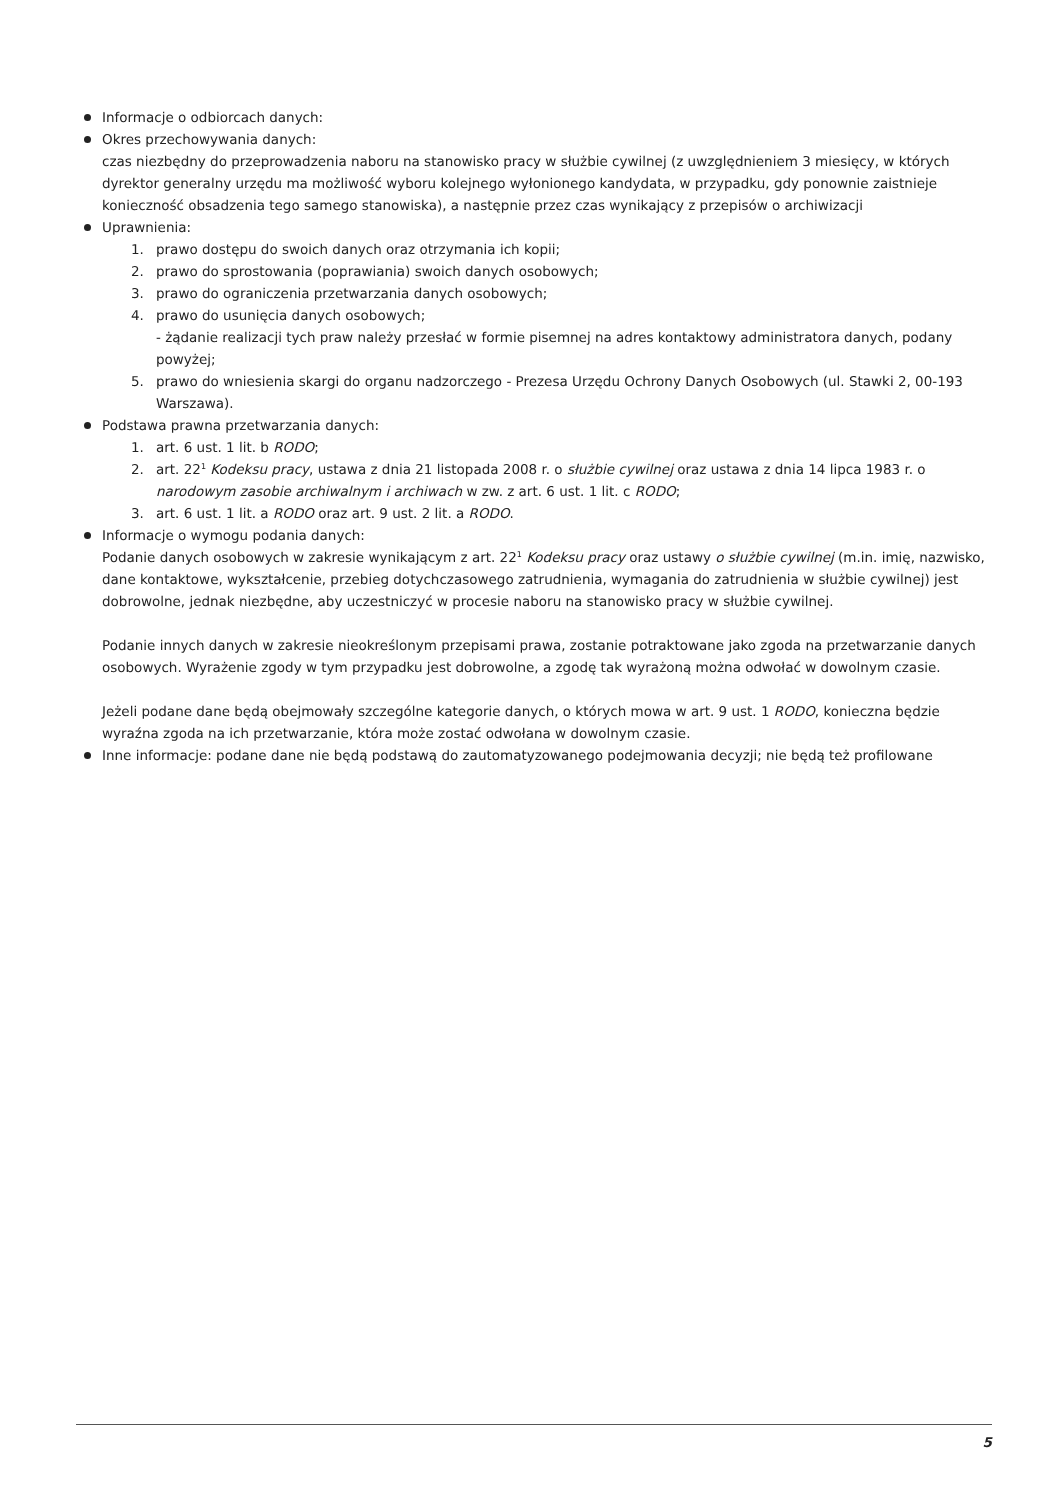Informacje o odbiorcach danych:
Okres przechowywania danych:
czas niezbędny do przeprowadzenia naboru na stanowisko pracy w służbie cywilnej (z uwzględnieniem 3 miesięcy, w których dyrektor generalny urzędu ma możliwość wyboru kolejnego wyłonionego kandydata, w przypadku, gdy ponownie zaistnieje konieczność obsadzenia tego samego stanowiska), a następnie przez czas wynikający z przepisów o archiwizacji
Uprawnienia:
1. prawo dostępu do swoich danych oraz otrzymania ich kopii;
2. prawo do sprostowania (poprawiania) swoich danych osobowych;
3. prawo do ograniczenia przetwarzania danych osobowych;
4. prawo do usunięcia danych osobowych;
- żądanie realizacji tych praw należy przesłać w formie pisemnej na adres kontaktowy administratora danych, podany powyżej;
5. prawo do wniesienia skargi do organu nadzorczego - Prezesa Urzędu Ochrony Danych Osobowych (ul. Stawki 2, 00-193 Warszawa).
Podstawa prawna przetwarzania danych:
1. art. 6 ust. 1 lit. b RODO;
2. art. 22<sup>1</sup> Kodeksu pracy, ustawa z dnia 21 listopada 2008 r. o służbie cywilnej oraz ustawa z dnia 14 lipca 1983 r. o narodowym zasobie archiwalnym i archiwach w zw. z art. 6 ust. 1 lit. c RODO;
3. art. 6 ust. 1 lit. a RODO oraz art. 9 ust. 2 lit. a RODO.
Informacje o wymogu podania danych:
Podanie danych osobowych w zakresie wynikającym z art. 22<sup>1</sup> Kodeksu pracy oraz ustawy o służbie cywilnej (m.in. imię, nazwisko, dane kontaktowe, wykształcenie, przebieg dotychczasowego zatrudnienia, wymagania do zatrudnienia w służbie cywilnej) jest dobrowolne, jednak niezbędne, aby uczestniczyć w procesie naboru na stanowisko pracy w służbie cywilnej.
Podanie innych danych w zakresie nieokreślonym przepisami prawa, zostanie potraktowane jako zgoda na przetwarzanie danych osobowych. Wyrażenie zgody w tym przypadku jest dobrowolne, a zgodę tak wyrażoną można odwołać w dowolnym czasie.
Jeżeli podane dane będą obejmowały szczególne kategorie danych, o których mowa w art. 9 ust. 1 RODO, konieczna będzie wyraźna zgoda na ich przetwarzanie, która może zostać odwołana w dowolnym czasie.
Inne informacje: podane dane nie będą podstawą do zautomatyzowanego podejmowania decyzji; nie będą też profilowane
5